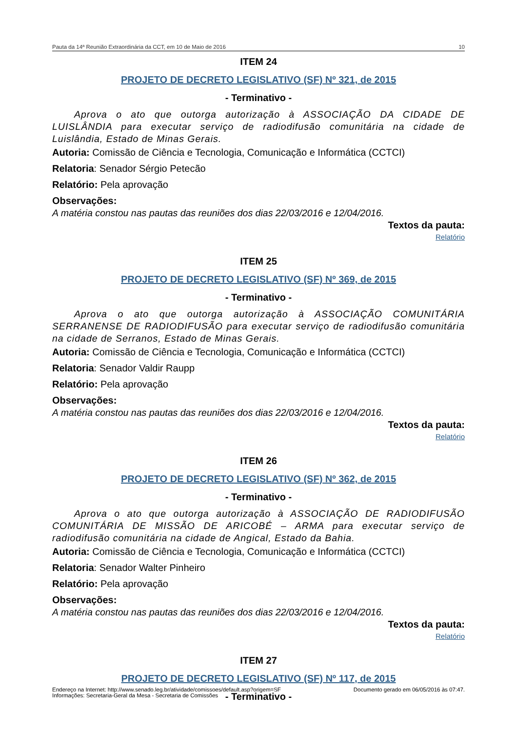Pauta da 14ª Reunião Extraordinária da CCT, em 10 de Maio de 2016 10
ITEM 24
PROJETO DE DECRETO LEGISLATIVO (SF) Nº 321, de 2015
- Terminativo -
Aprova o ato que outorga autorização à ASSOCIAÇÃO DA CIDADE DE LUISLÂNDIA para executar serviço de radiodifusão comunitária na cidade de Luislândia, Estado de Minas Gerais.
Autoria: Comissão de Ciência e Tecnologia, Comunicação e Informática (CCTCI)
Relatoria: Senador Sérgio Petecão
Relatório: Pela aprovação
Observações:
A matéria constou nas pautas das reuniões dos dias 22/03/2016 e 12/04/2016.
Textos da pauta:
Relatório
ITEM 25
PROJETO DE DECRETO LEGISLATIVO (SF) Nº 369, de 2015
- Terminativo -
Aprova o ato que outorga autorização à ASSOCIAÇÃO COMUNITÁRIA SERRANENSE DE RADIODIFUSÃO para executar serviço de radiodifusão comunitária na cidade de Serranos, Estado de Minas Gerais.
Autoria: Comissão de Ciência e Tecnologia, Comunicação e Informática (CCTCI)
Relatoria: Senador Valdir Raupp
Relatório: Pela aprovação
Observações:
A matéria constou nas pautas das reuniões dos dias 22/03/2016 e 12/04/2016.
Textos da pauta:
Relatório
ITEM 26
PROJETO DE DECRETO LEGISLATIVO (SF) Nº 362, de 2015
- Terminativo -
Aprova o ato que outorga autorização à ASSOCIAÇÃO DE RADIODIFUSÃO COMUNITÁRIA DE MISSÃO DE ARICOBÉ – ARMA para executar serviço de radiodifusão comunitária na cidade de Angical, Estado da Bahia.
Autoria: Comissão de Ciência e Tecnologia, Comunicação e Informática (CCTCI)
Relatoria: Senador Walter Pinheiro
Relatório: Pela aprovação
Observações:
A matéria constou nas pautas das reuniões dos dias 22/03/2016 e 12/04/2016.
Textos da pauta:
Relatório
ITEM 27
PROJETO DE DECRETO LEGISLATIVO (SF) Nº 117, de 2015
- Terminativo -
Endereço na Internet: http://www.senado.leg.br/atividade/comissoes/default.asp?origem=SF
Informações: Secretaria-Geral da Mesa - Secretaria de Comissões
Documento gerado em 06/05/2016 às 07:47.